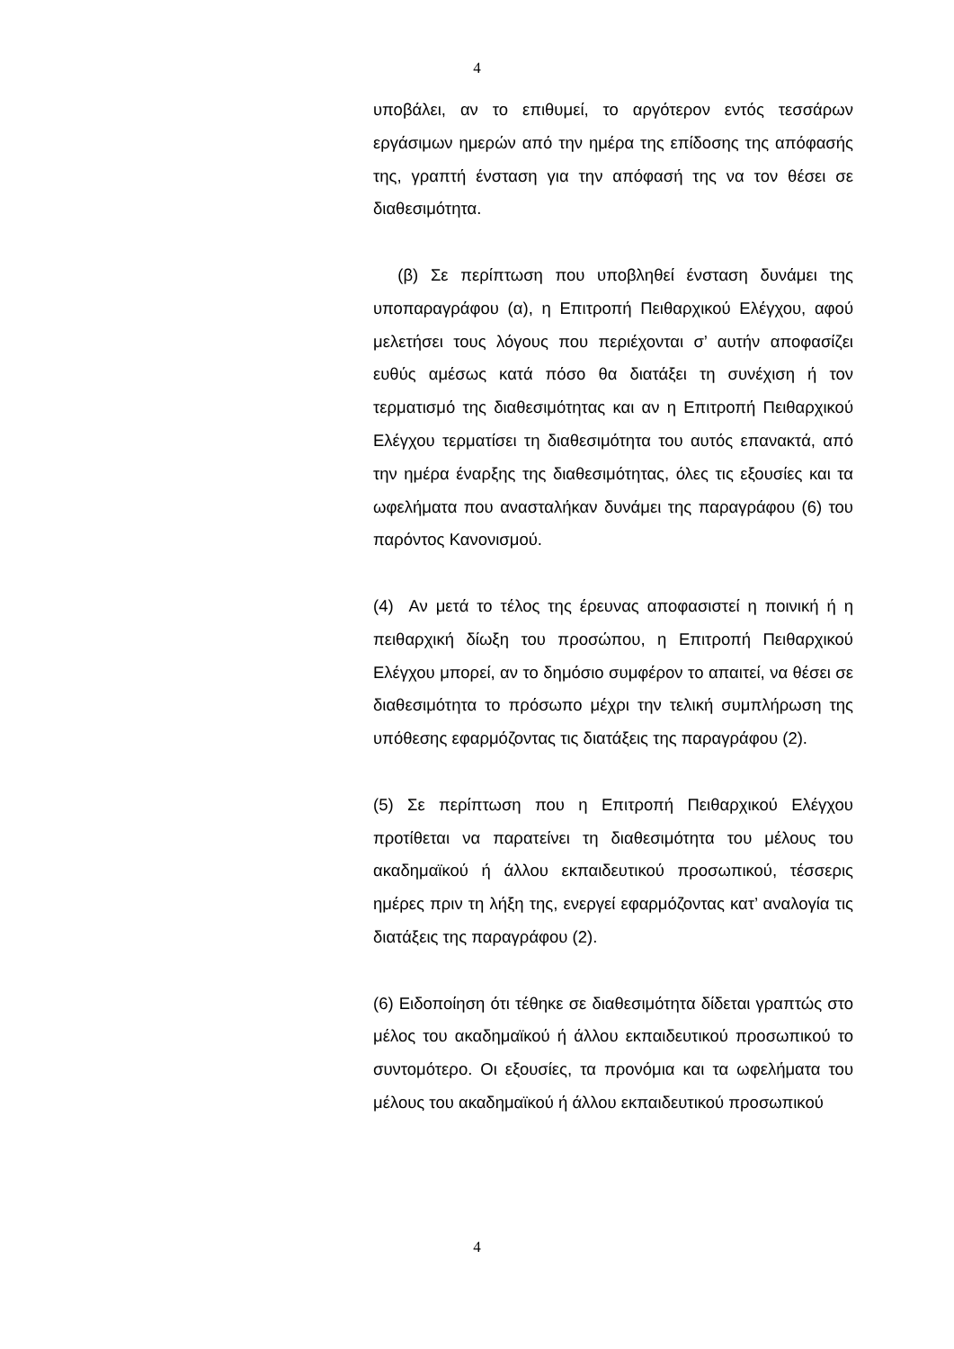4
υποβάλει, αν το επιθυμεί, το αργότερον εντός τεσσάρων εργάσιμων ημερών από την ημέρα της επίδοσης της απόφασής της, γραπτή ένσταση για την απόφασή της να τον θέσει σε διαθεσιμότητα.
(β) Σε περίπτωση που υποβληθεί ένσταση δυνάμει της υποπαραγράφου (α), η Επιτροπή Πειθαρχικού Ελέγχου, αφού μελετήσει τους λόγους που περιέχονται σ’ αυτήν αποφασίζει ευθύς αμέσως κατά πόσο θα διατάξει τη συνέχιση ή τον τερματισμό της διαθεσιμότητας και αν η Επιτροπή Πειθαρχικού Ελέγχου τερματίσει τη διαθεσιμότητα του αυτός επανακτά, από την ημέρα έναρξης της διαθεσιμότητας, όλες τις εξουσίες και τα ωφελήματα που ανασταλήκαν δυνάμει της παραγράφου (6) του παρόντος Κανονισμού.
(4) Αν μετά το τέλος της έρευνας αποφασιστεί η ποινική ή η πειθαρχική δίωξη του προσώπου, η Επιτροπή Πειθαρχικού Ελέγχου μπορεί, αν το δημόσιο συμφέρον το απαιτεί, να θέσει σε διαθεσιμότητα το πρόσωπο μέχρι την τελική συμπλήρωση της υπόθεσης εφαρμόζοντας τις διατάξεις της παραγράφου (2).
(5) Σε περίπτωση που η Επιτροπή Πειθαρχικού Ελέγχου προτίθεται να παρατείνει τη διαθεσιμότητα του μέλους του ακαδημαϊκού ή άλλου εκπαιδευτικού προσωπικού, τέσσερις ημέρες πριν τη λήξη της, ενεργεί εφαρμόζοντας κατ’ αναλογία τις διατάξεις της παραγράφου (2).
(6) Ειδοποίηση ότι τέθηκε σε διαθεσιμότητα δίδεται γραπτώς στο μέλος του ακαδημαϊκού ή άλλου εκπαιδευτικού προσωπικού το συντομότερο. Οι εξουσίες, τα προνόμια και τα ωφελήματα του μέλους του ακαδημαϊκού ή άλλου εκπαιδευτικού προσωπικού
4